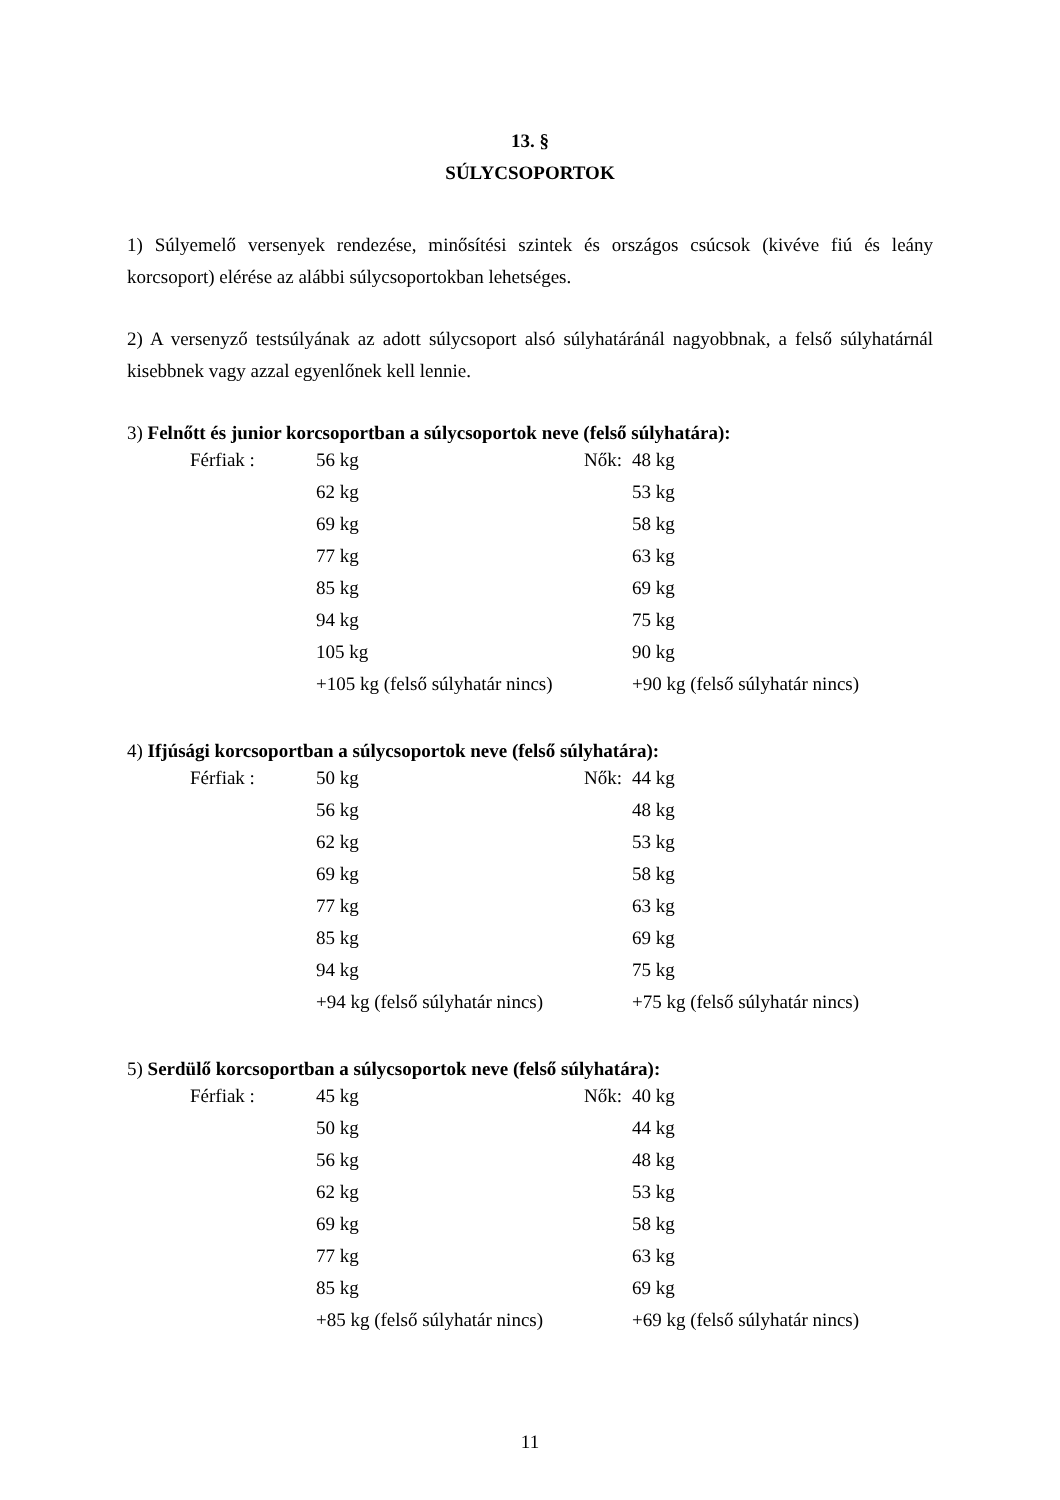13. §
SÚLYCSOPORTOK
1) Súlyemelő versenyek rendezése, minősítési szintek és országos csúcsok (kivéve fiú és leány korcsoport) elérése az alábbi súlycsoportokban lehetséges.
2) A versenyző testsúlyának az adott súlycsoport alsó súlyhatáránál nagyobbnak, a felső súlyhatárnál kisebbnek vagy azzal egyenlőnek kell lennie.
3) Felnőtt és junior korcsoportban a súlycsoportok neve (felső súlyhatára):
| Férfiak : | 56 kg | Nők: | 48 kg |
| | 62 kg | | 53 kg |
| | 69 kg | | 58 kg |
| | 77 kg | | 63 kg |
| | 85 kg | | 69 kg |
| | 94 kg | | 75 kg |
| | 105 kg | | 90 kg |
| | +105 kg (felső súlyhatár nincs) | | +90 kg (felső súlyhatár nincs) |
4) Ifjúsági korcsoportban a súlycsoportok neve (felső súlyhatára):
| Férfiak : | 50 kg | Nők: | 44 kg |
| | 56 kg | | 48 kg |
| | 62 kg | | 53 kg |
| | 69 kg | | 58 kg |
| | 77 kg | | 63 kg |
| | 85 kg | | 69 kg |
| | 94 kg | | 75 kg |
| | +94 kg (felső súlyhatár nincs) | | +75 kg (felső súlyhatár nincs) |
5) Serdülő korcsoportban a súlycsoportok neve (felső súlyhatára):
| Férfiak : | 45 kg | Nők: | 40 kg |
| | 50 kg | | 44 kg |
| | 56 kg | | 48 kg |
| | 62 kg | | 53 kg |
| | 69 kg | | 58 kg |
| | 77 kg | | 63 kg |
| | 85 kg | | 69 kg |
| | +85 kg (felső súlyhatár nincs) | | +69 kg (felső súlyhatár nincs) |
11